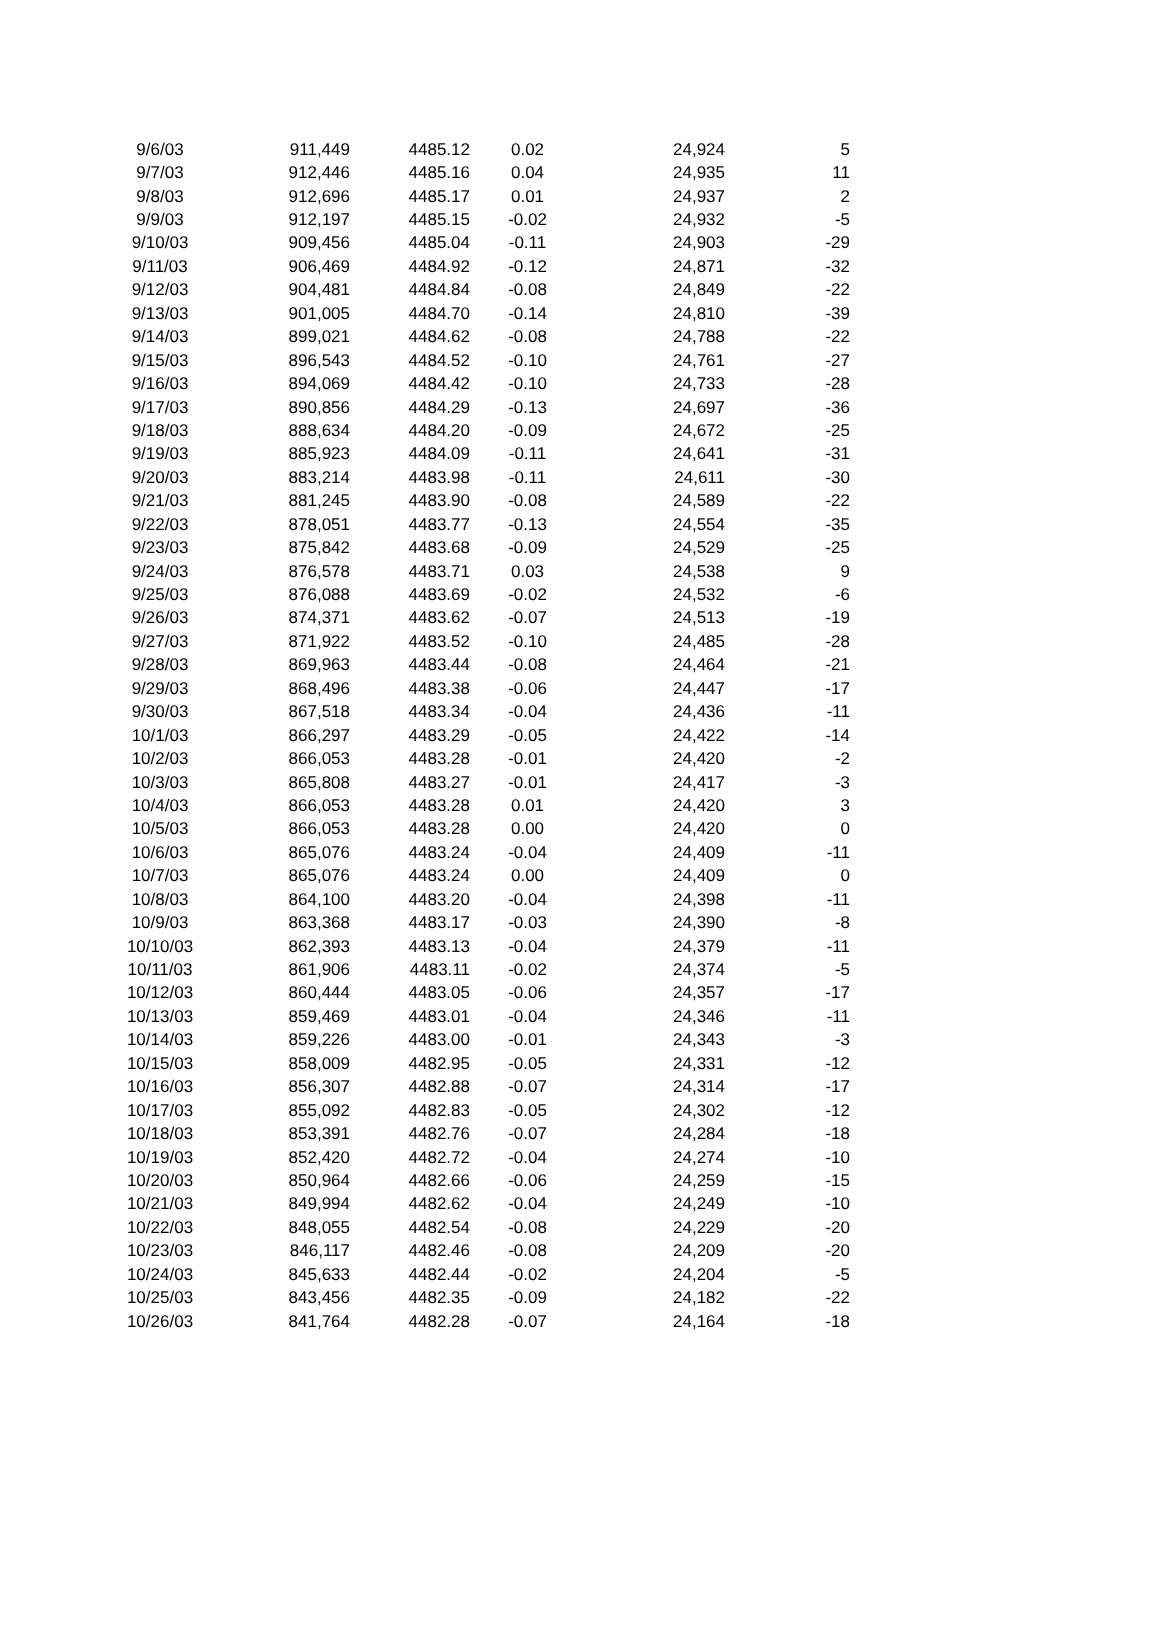| 9/6/03 | 911,449 | 4485.12 | 0.02 | 24,924 | 5 |
| 9/7/03 | 912,446 | 4485.16 | 0.04 | 24,935 | 11 |
| 9/8/03 | 912,696 | 4485.17 | 0.01 | 24,937 | 2 |
| 9/9/03 | 912,197 | 4485.15 | -0.02 | 24,932 | -5 |
| 9/10/03 | 909,456 | 4485.04 | -0.11 | 24,903 | -29 |
| 9/11/03 | 906,469 | 4484.92 | -0.12 | 24,871 | -32 |
| 9/12/03 | 904,481 | 4484.84 | -0.08 | 24,849 | -22 |
| 9/13/03 | 901,005 | 4484.70 | -0.14 | 24,810 | -39 |
| 9/14/03 | 899,021 | 4484.62 | -0.08 | 24,788 | -22 |
| 9/15/03 | 896,543 | 4484.52 | -0.10 | 24,761 | -27 |
| 9/16/03 | 894,069 | 4484.42 | -0.10 | 24,733 | -28 |
| 9/17/03 | 890,856 | 4484.29 | -0.13 | 24,697 | -36 |
| 9/18/03 | 888,634 | 4484.20 | -0.09 | 24,672 | -25 |
| 9/19/03 | 885,923 | 4484.09 | -0.11 | 24,641 | -31 |
| 9/20/03 | 883,214 | 4483.98 | -0.11 | 24,611 | -30 |
| 9/21/03 | 881,245 | 4483.90 | -0.08 | 24,589 | -22 |
| 9/22/03 | 878,051 | 4483.77 | -0.13 | 24,554 | -35 |
| 9/23/03 | 875,842 | 4483.68 | -0.09 | 24,529 | -25 |
| 9/24/03 | 876,578 | 4483.71 | 0.03 | 24,538 | 9 |
| 9/25/03 | 876,088 | 4483.69 | -0.02 | 24,532 | -6 |
| 9/26/03 | 874,371 | 4483.62 | -0.07 | 24,513 | -19 |
| 9/27/03 | 871,922 | 4483.52 | -0.10 | 24,485 | -28 |
| 9/28/03 | 869,963 | 4483.44 | -0.08 | 24,464 | -21 |
| 9/29/03 | 868,496 | 4483.38 | -0.06 | 24,447 | -17 |
| 9/30/03 | 867,518 | 4483.34 | -0.04 | 24,436 | -11 |
| 10/1/03 | 866,297 | 4483.29 | -0.05 | 24,422 | -14 |
| 10/2/03 | 866,053 | 4483.28 | -0.01 | 24,420 | -2 |
| 10/3/03 | 865,808 | 4483.27 | -0.01 | 24,417 | -3 |
| 10/4/03 | 866,053 | 4483.28 | 0.01 | 24,420 | 3 |
| 10/5/03 | 866,053 | 4483.28 | 0.00 | 24,420 | 0 |
| 10/6/03 | 865,076 | 4483.24 | -0.04 | 24,409 | -11 |
| 10/7/03 | 865,076 | 4483.24 | 0.00 | 24,409 | 0 |
| 10/8/03 | 864,100 | 4483.20 | -0.04 | 24,398 | -11 |
| 10/9/03 | 863,368 | 4483.17 | -0.03 | 24,390 | -8 |
| 10/10/03 | 862,393 | 4483.13 | -0.04 | 24,379 | -11 |
| 10/11/03 | 861,906 | 4483.11 | -0.02 | 24,374 | -5 |
| 10/12/03 | 860,444 | 4483.05 | -0.06 | 24,357 | -17 |
| 10/13/03 | 859,469 | 4483.01 | -0.04 | 24,346 | -11 |
| 10/14/03 | 859,226 | 4483.00 | -0.01 | 24,343 | -3 |
| 10/15/03 | 858,009 | 4482.95 | -0.05 | 24,331 | -12 |
| 10/16/03 | 856,307 | 4482.88 | -0.07 | 24,314 | -17 |
| 10/17/03 | 855,092 | 4482.83 | -0.05 | 24,302 | -12 |
| 10/18/03 | 853,391 | 4482.76 | -0.07 | 24,284 | -18 |
| 10/19/03 | 852,420 | 4482.72 | -0.04 | 24,274 | -10 |
| 10/20/03 | 850,964 | 4482.66 | -0.06 | 24,259 | -15 |
| 10/21/03 | 849,994 | 4482.62 | -0.04 | 24,249 | -10 |
| 10/22/03 | 848,055 | 4482.54 | -0.08 | 24,229 | -20 |
| 10/23/03 | 846,117 | 4482.46 | -0.08 | 24,209 | -20 |
| 10/24/03 | 845,633 | 4482.44 | -0.02 | 24,204 | -5 |
| 10/25/03 | 843,456 | 4482.35 | -0.09 | 24,182 | -22 |
| 10/26/03 | 841,764 | 4482.28 | -0.07 | 24,164 | -18 |